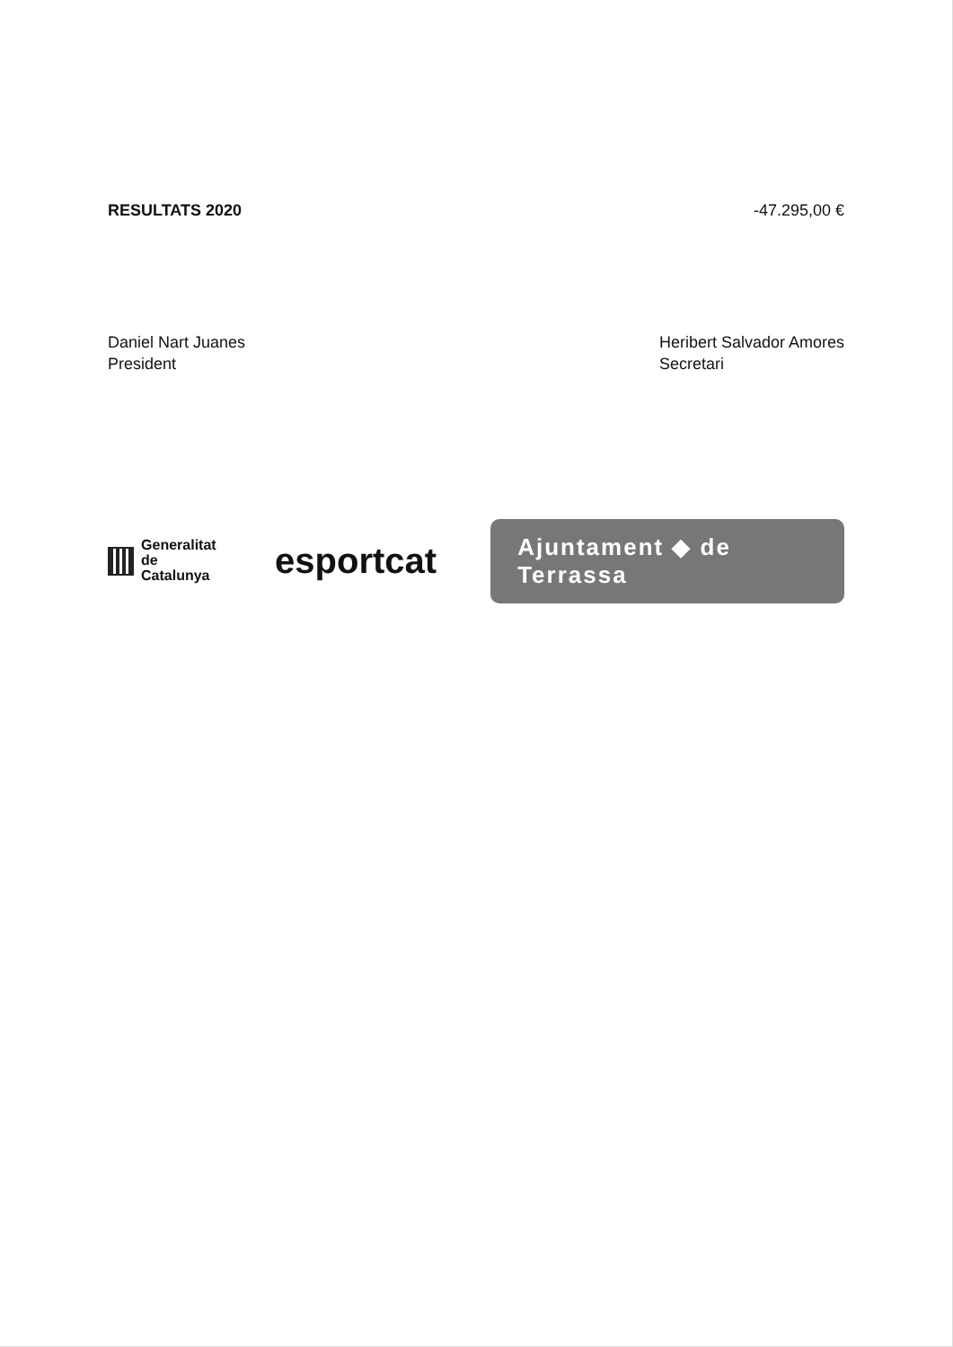| RESULTATS 2020 | -47.295,00 € |
Daniel Nart Juanes
President
Heribert Salvador Amores
Secretari
Generalitat
de Catalunya
esportcat
Ajuntament ◆ de Terrassa